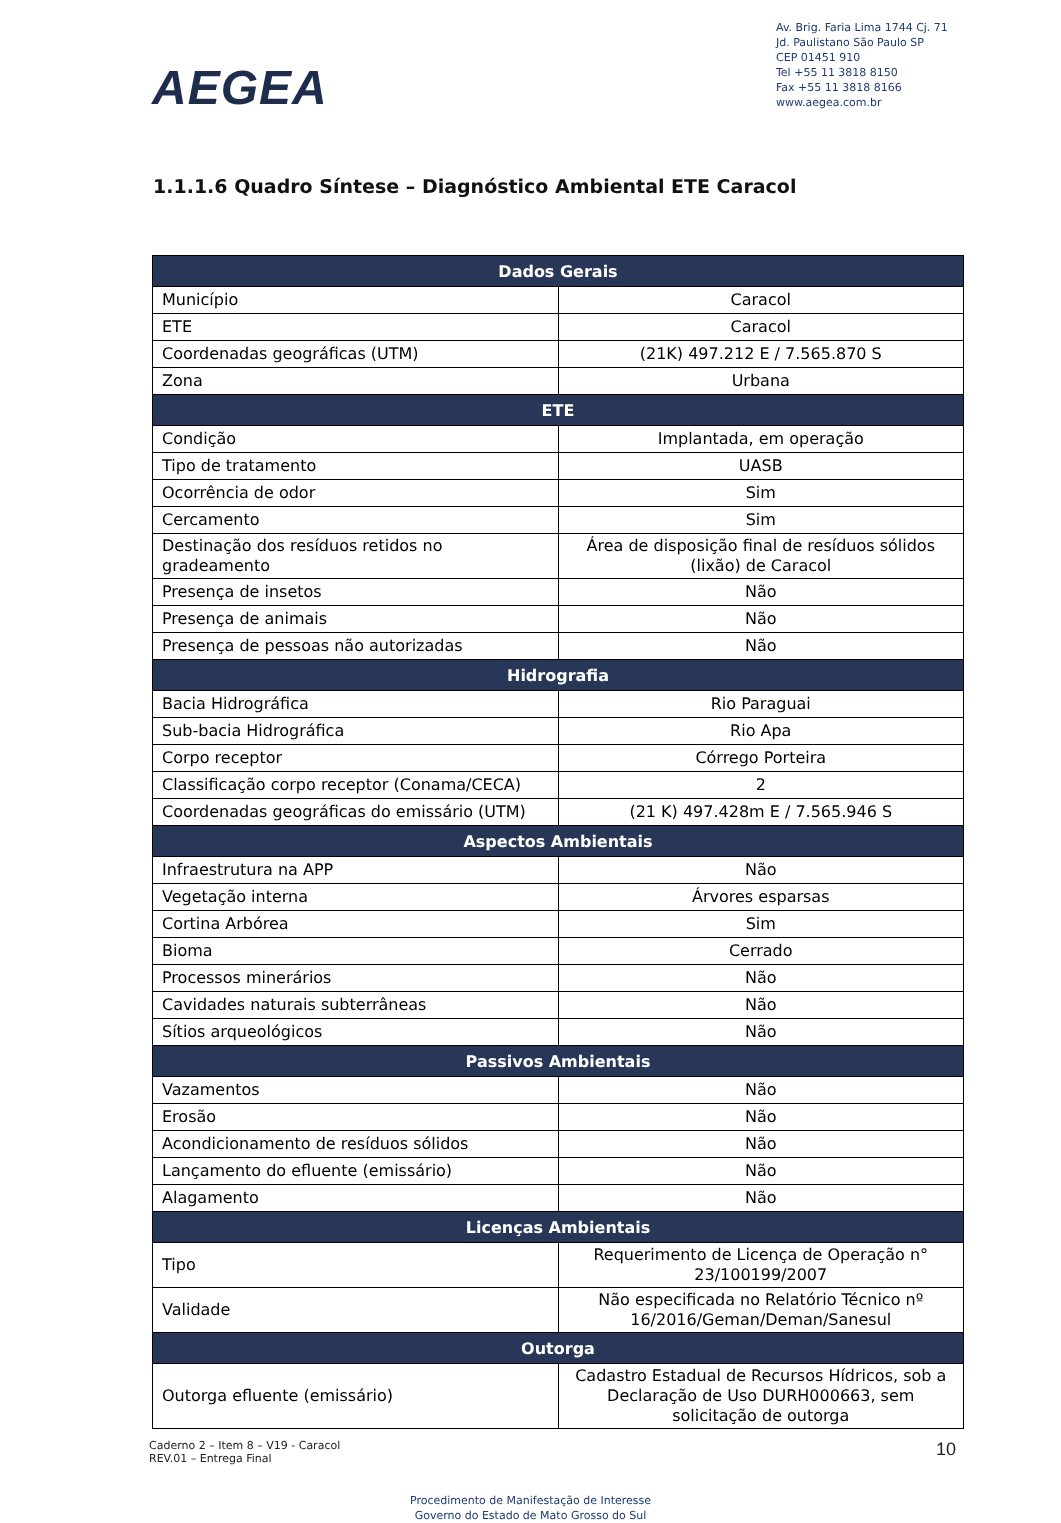AEGEA
Av. Brig. Faria Lima 1744 Cj. 71
Jd. Paulistano São Paulo SP
CEP 01451 910
Tel +55 11 3818 8150
Fax +55 11 3818 8166
www.aegea.com.br
1.1.1.6 Quadro Síntese – Diagnóstico Ambiental ETE Caracol
| Dados Gerais | |
| --- | --- |
| Município | Caracol |
| ETE | Caracol |
| Coordenadas geográficas (UTM) | (21K) 497.212 E / 7.565.870 S |
| Zona | Urbana |
| ETE | |
| Condição | Implantada, em operação |
| Tipo de tratamento | UASB |
| Ocorrência de odor | Sim |
| Cercamento | Sim |
| Destinação dos resíduos retidos no gradeamento | Área de disposição final de resíduos sólidos (lixão) de Caracol |
| Presença de insetos | Não |
| Presença de animais | Não |
| Presença de pessoas não autorizadas | Não |
| Hidrografia | |
| Bacia Hidrográfica | Rio Paraguai |
| Sub-bacia Hidrográfica | Rio Apa |
| Corpo receptor | Córrego Porteira |
| Classificação corpo receptor (Conama/CECA) | 2 |
| Coordenadas geográficas do emissário (UTM) | (21 K) 497.428m E / 7.565.946 S |
| Aspectos Ambientais | |
| Infraestrutura na APP | Não |
| Vegetação interna | Árvores esparsas |
| Cortina Arbórea | Sim |
| Bioma | Cerrado |
| Processos minerários | Não |
| Cavidades naturais subterrâneas | Não |
| Sítios arqueológicos | Não |
| Passivos Ambientais | |
| Vazamentos | Não |
| Erosão | Não |
| Acondicionamento de resíduos sólidos | Não |
| Lançamento do efluente (emissário) | Não |
| Alagamento | Não |
| Licenças Ambientais | |
| Tipo | Requerimento de Licença de Operação n° 23/100199/2007 |
| Validade | Não especificada no Relatório Técnico nº 16/2016/Geman/Deman/Sanesul |
| Outorga | |
| Outorga efluente (emissário) | Cadastro Estadual de Recursos Hídricos, sob a Declaração de Uso DURH000663, sem solicitação de outorga |
Caderno 2 – Item 8 – V19 - Caracol
REV.01 – Entrega Final
10
Procedimento de Manifestação de Interesse
Governo do Estado de Mato Grosso do Sul